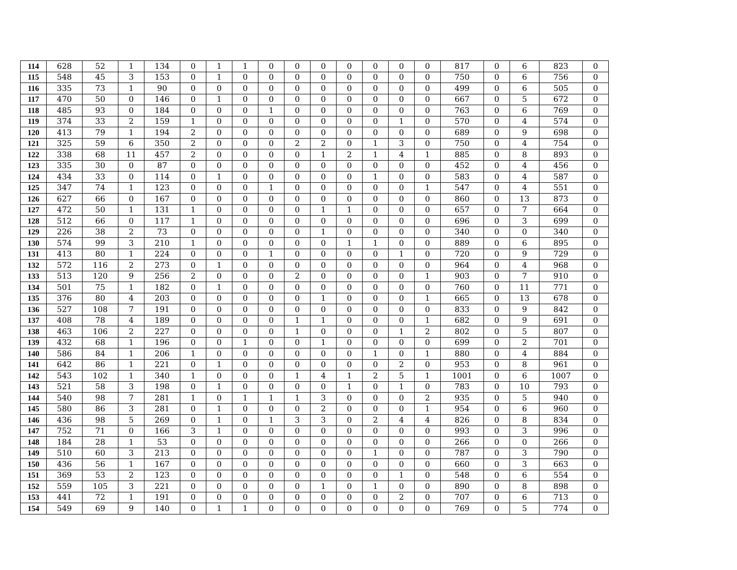| 114 | 628 | 52 | 1 | 134 | 0 | 1 | 1 | 0 | 0 | 0 | 0 | 0 | 0 | 0 | 817 | 0 | 6 | 823 | 0 |
| 115 | 548 | 45 | 3 | 153 | 0 | 1 | 0 | 0 | 0 | 0 | 0 | 0 | 0 | 0 | 750 | 0 | 6 | 756 | 0 |
| 116 | 335 | 73 | 1 | 90 | 0 | 0 | 0 | 0 | 0 | 0 | 0 | 0 | 0 | 0 | 499 | 0 | 6 | 505 | 0 |
| 117 | 470 | 50 | 0 | 146 | 0 | 1 | 0 | 0 | 0 | 0 | 0 | 0 | 0 | 0 | 667 | 0 | 5 | 672 | 0 |
| 118 | 485 | 93 | 0 | 184 | 0 | 0 | 0 | 1 | 0 | 0 | 0 | 0 | 0 | 0 | 763 | 0 | 6 | 769 | 0 |
| 119 | 374 | 33 | 2 | 159 | 1 | 0 | 0 | 0 | 0 | 0 | 0 | 0 | 1 | 0 | 570 | 0 | 4 | 574 | 0 |
| 120 | 413 | 79 | 1 | 194 | 2 | 0 | 0 | 0 | 0 | 0 | 0 | 0 | 0 | 0 | 689 | 0 | 9 | 698 | 0 |
| 121 | 325 | 59 | 6 | 350 | 2 | 0 | 0 | 0 | 2 | 2 | 0 | 1 | 3 | 0 | 750 | 0 | 4 | 754 | 0 |
| 122 | 338 | 68 | 11 | 457 | 2 | 0 | 0 | 0 | 0 | 1 | 2 | 1 | 4 | 1 | 885 | 0 | 8 | 893 | 0 |
| 123 | 335 | 30 | 0 | 87 | 0 | 0 | 0 | 0 | 0 | 0 | 0 | 0 | 0 | 0 | 452 | 0 | 4 | 456 | 0 |
| 124 | 434 | 33 | 0 | 114 | 0 | 1 | 0 | 0 | 0 | 0 | 0 | 1 | 0 | 0 | 583 | 0 | 4 | 587 | 0 |
| 125 | 347 | 74 | 1 | 123 | 0 | 0 | 0 | 1 | 0 | 0 | 0 | 0 | 0 | 1 | 547 | 0 | 4 | 551 | 0 |
| 126 | 627 | 66 | 0 | 167 | 0 | 0 | 0 | 0 | 0 | 0 | 0 | 0 | 0 | 0 | 860 | 0 | 13 | 873 | 0 |
| 127 | 472 | 50 | 1 | 131 | 1 | 0 | 0 | 0 | 0 | 1 | 1 | 0 | 0 | 0 | 657 | 0 | 7 | 664 | 0 |
| 128 | 512 | 66 | 0 | 117 | 1 | 0 | 0 | 0 | 0 | 0 | 0 | 0 | 0 | 0 | 696 | 0 | 3 | 699 | 0 |
| 129 | 226 | 38 | 2 | 73 | 0 | 0 | 0 | 0 | 0 | 1 | 0 | 0 | 0 | 0 | 340 | 0 | 0 | 340 | 0 |
| 130 | 574 | 99 | 3 | 210 | 1 | 0 | 0 | 0 | 0 | 0 | 1 | 1 | 0 | 0 | 889 | 0 | 6 | 895 | 0 |
| 131 | 413 | 80 | 1 | 224 | 0 | 0 | 0 | 1 | 0 | 0 | 0 | 0 | 1 | 0 | 720 | 0 | 9 | 729 | 0 |
| 132 | 572 | 116 | 2 | 273 | 0 | 1 | 0 | 0 | 0 | 0 | 0 | 0 | 0 | 0 | 964 | 0 | 4 | 968 | 0 |
| 133 | 513 | 120 | 9 | 256 | 2 | 0 | 0 | 0 | 2 | 0 | 0 | 0 | 0 | 1 | 903 | 0 | 7 | 910 | 0 |
| 134 | 501 | 75 | 1 | 182 | 0 | 1 | 0 | 0 | 0 | 0 | 0 | 0 | 0 | 0 | 760 | 0 | 11 | 771 | 0 |
| 135 | 376 | 80 | 4 | 203 | 0 | 0 | 0 | 0 | 0 | 1 | 0 | 0 | 0 | 1 | 665 | 0 | 13 | 678 | 0 |
| 136 | 527 | 108 | 7 | 191 | 0 | 0 | 0 | 0 | 0 | 0 | 0 | 0 | 0 | 0 | 833 | 0 | 9 | 842 | 0 |
| 137 | 408 | 78 | 4 | 189 | 0 | 0 | 0 | 0 | 1 | 1 | 0 | 0 | 0 | 1 | 682 | 0 | 9 | 691 | 0 |
| 138 | 463 | 106 | 2 | 227 | 0 | 0 | 0 | 0 | 1 | 0 | 0 | 0 | 1 | 2 | 802 | 0 | 5 | 807 | 0 |
| 139 | 432 | 68 | 1 | 196 | 0 | 0 | 1 | 0 | 0 | 1 | 0 | 0 | 0 | 0 | 699 | 0 | 2 | 701 | 0 |
| 140 | 586 | 84 | 1 | 206 | 1 | 0 | 0 | 0 | 0 | 0 | 0 | 1 | 0 | 1 | 880 | 0 | 4 | 884 | 0 |
| 141 | 642 | 86 | 1 | 221 | 0 | 1 | 0 | 0 | 0 | 0 | 0 | 0 | 2 | 0 | 953 | 0 | 8 | 961 | 0 |
| 142 | 543 | 102 | 1 | 340 | 1 | 0 | 0 | 0 | 1 | 4 | 1 | 2 | 5 | 1 | 1001 | 0 | 6 | 1007 | 0 |
| 143 | 521 | 58 | 3 | 198 | 0 | 1 | 0 | 0 | 0 | 0 | 1 | 0 | 1 | 0 | 783 | 0 | 10 | 793 | 0 |
| 144 | 540 | 98 | 7 | 281 | 1 | 0 | 1 | 1 | 1 | 3 | 0 | 0 | 0 | 2 | 935 | 0 | 5 | 940 | 0 |
| 145 | 580 | 86 | 3 | 281 | 0 | 1 | 0 | 0 | 0 | 2 | 0 | 0 | 0 | 1 | 954 | 0 | 6 | 960 | 0 |
| 146 | 436 | 98 | 5 | 269 | 0 | 1 | 0 | 1 | 3 | 3 | 0 | 2 | 4 | 4 | 826 | 0 | 8 | 834 | 0 |
| 147 | 752 | 71 | 0 | 166 | 3 | 1 | 0 | 0 | 0 | 0 | 0 | 0 | 0 | 0 | 993 | 0 | 3 | 996 | 0 |
| 148 | 184 | 28 | 1 | 53 | 0 | 0 | 0 | 0 | 0 | 0 | 0 | 0 | 0 | 0 | 266 | 0 | 0 | 266 | 0 |
| 149 | 510 | 60 | 3 | 213 | 0 | 0 | 0 | 0 | 0 | 0 | 0 | 1 | 0 | 0 | 787 | 0 | 3 | 790 | 0 |
| 150 | 436 | 56 | 1 | 167 | 0 | 0 | 0 | 0 | 0 | 0 | 0 | 0 | 0 | 0 | 660 | 0 | 3 | 663 | 0 |
| 151 | 369 | 53 | 2 | 123 | 0 | 0 | 0 | 0 | 0 | 0 | 0 | 0 | 1 | 0 | 548 | 0 | 6 | 554 | 0 |
| 152 | 559 | 105 | 3 | 221 | 0 | 0 | 0 | 0 | 0 | 1 | 0 | 1 | 0 | 0 | 890 | 0 | 8 | 898 | 0 |
| 153 | 441 | 72 | 1 | 191 | 0 | 0 | 0 | 0 | 0 | 0 | 0 | 0 | 2 | 0 | 707 | 0 | 6 | 713 | 0 |
| 154 | 549 | 69 | 9 | 140 | 0 | 1 | 1 | 0 | 0 | 0 | 0 | 0 | 0 | 0 | 769 | 0 | 5 | 774 | 0 |